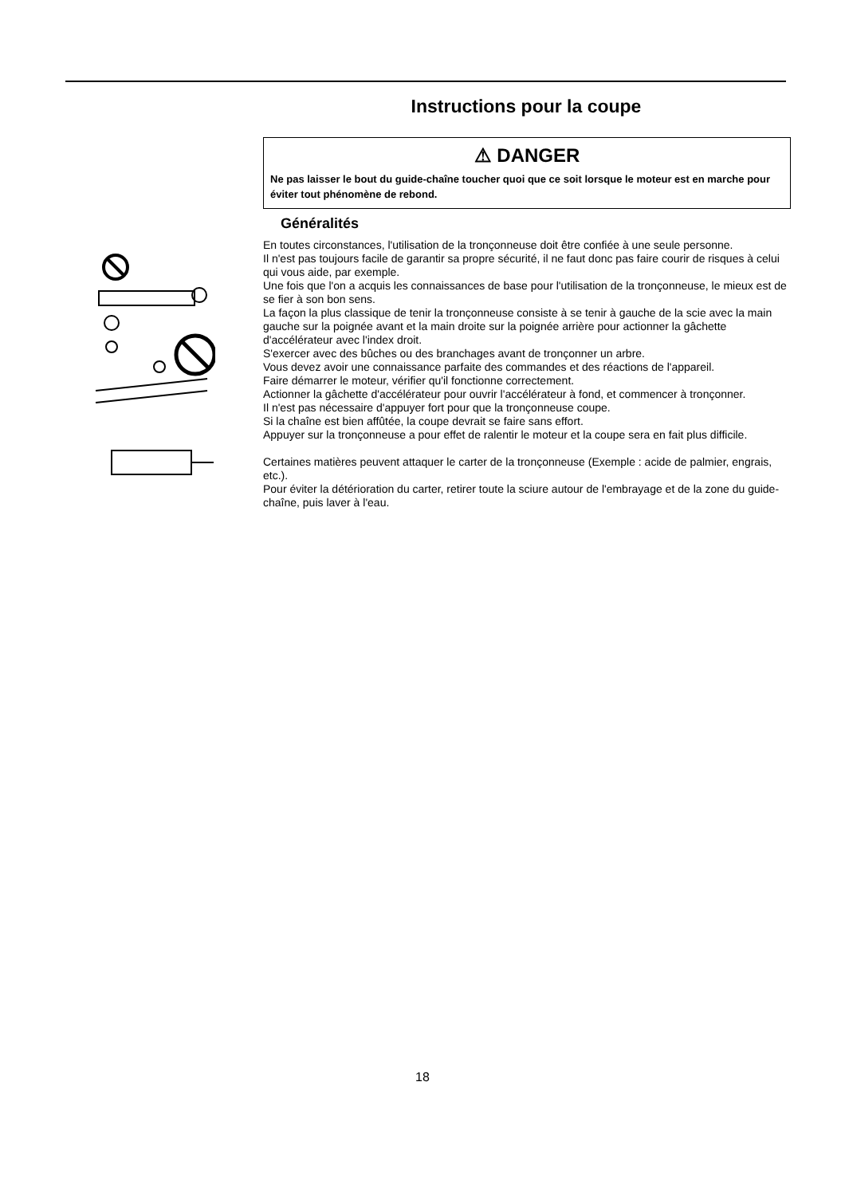Instructions pour la coupe
⚠ DANGER
Ne pas laisser le bout du guide-chaîne toucher quoi que ce soit lorsque le moteur est en marche pour éviter tout phénomène de rebond.
Généralités
En toutes circonstances, l'utilisation de la tronçonneuse doit être confiée à une seule personne.
Il n'est pas toujours facile de garantir sa propre sécurité, il ne faut donc pas faire courir de risques à celui qui vous aide, par exemple.
Une fois que l'on a acquis les connaissances de base pour l'utilisation de la tronçonneuse, le mieux est de se fier à son bon sens.
La façon la plus classique de tenir la tronçonneuse consiste à se tenir à gauche de la scie avec la main gauche sur la poignée avant et la main droite sur la poignée arrière pour actionner la gâchette d'accélérateur avec l'index droit.
S'exercer avec des bûches ou des branchages avant de tronçonner un arbre.
Vous devez avoir une connaissance parfaite des commandes et des réactions de l'appareil.
Faire démarrer le moteur, vérifier qu'il fonctionne correctement.
Actionner la gâchette d'accélérateur pour ouvrir l'accélérateur à fond, et commencer à tronçonner.
Il n'est pas nécessaire d'appuyer fort pour que la tronçonneuse coupe.
Si la chaîne est bien affûtée, la coupe devrait se faire sans effort.
Appuyer sur la tronçonneuse a pour effet de ralentir le moteur et la coupe sera en fait plus difficile.
Certaines matières peuvent attaquer le carter de la tronçonneuse (Exemple : acide de palmier, engrais, etc.).
Pour éviter la détérioration du carter, retirer toute la sciure autour de l'embrayage et de la zone du guide-chaîne, puis laver à l'eau.
18